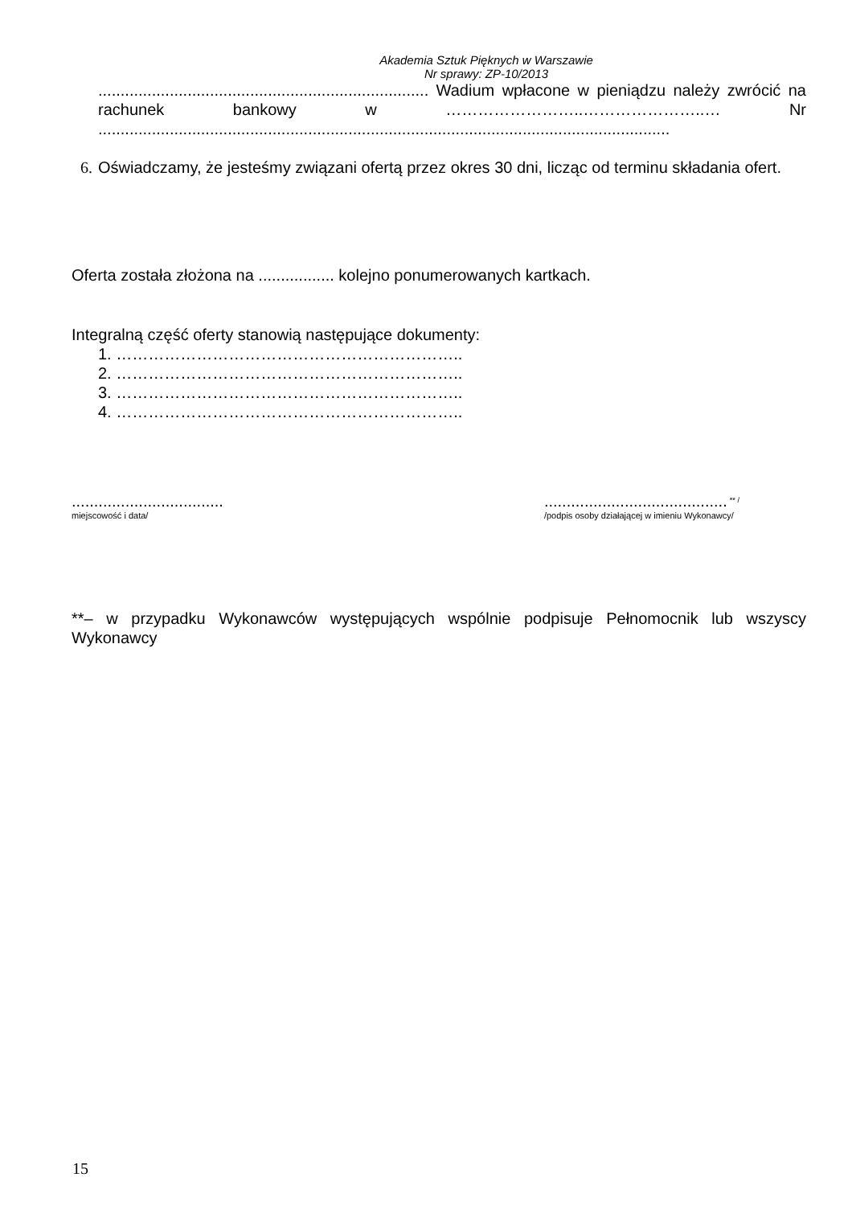Akademia Sztuk Pięknych w Warszawie
Nr sprawy: ZP-10/2013
.......................................................................... Wadium wpłacone w pieniądzu należy zwrócić na rachunek bankowy w ……………………..…………………..… Nr ................................................................................................................................
6. Oświadczamy, że jesteśmy związani ofertą przez okres 30 dni, licząc od terminu składania ofert.
Oferta została złożona na ................. kolejno ponumerowanych kartkach.
Integralną część oferty stanowią następujące dokumenty:
1. ………………………………………………………..
2. ………………………………………………………..
3. ………………………………………………………..
4. ………………………………………………………..
..................................
miejscowość i data/
......................................... <sup>** /</sup>
/podpis osoby działającej w imieniu Wykonawcy/
**– w przypadku Wykonawców występujących wspólnie podpisuje Pełnomocnik lub wszyscy Wykonawcy
15